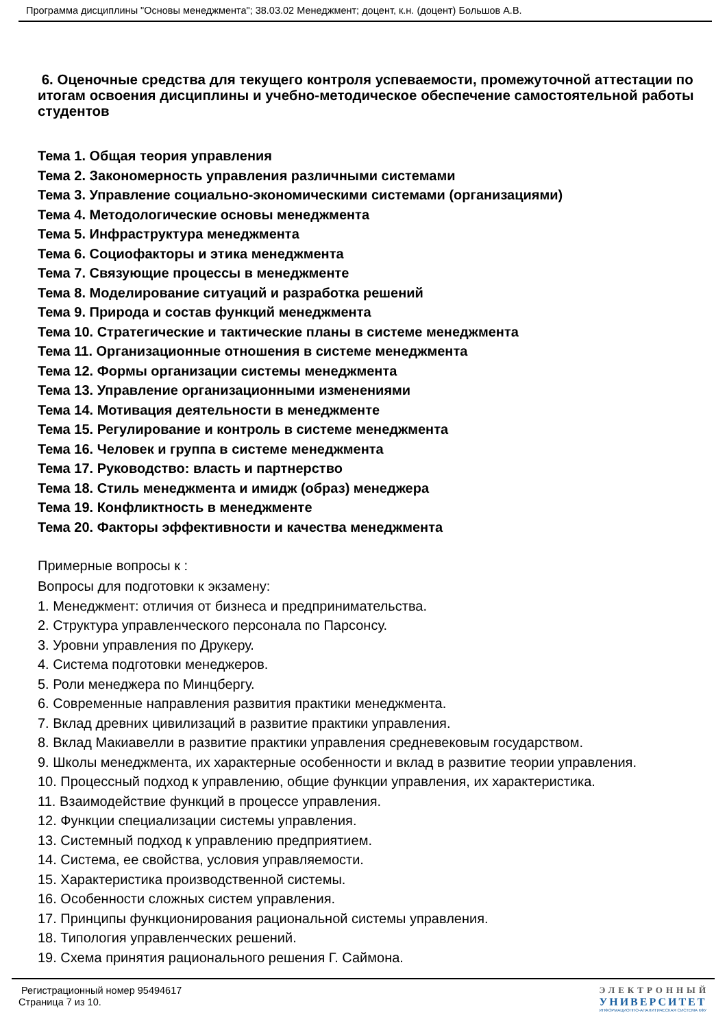Программа дисциплины "Основы менеджмента"; 38.03.02 Менеджмент; доцент, к.н. (доцент) Большов А.В.
6. Оценочные средства для текущего контроля успеваемости, промежуточной аттестации по итогам освоения дисциплины и учебно-методическое обеспечение самостоятельной работы студентов
Тема 1. Общая теория управления
Тема 2. Закономерность управления различными системами
Тема 3. Управление социально-экономическими системами (организациями)
Тема 4. Методологические основы менеджмента
Тема 5. Инфраструктура менеджмента
Тема 6. Социофакторы и этика менеджмента
Тема 7. Связующие процессы в менеджменте
Тема 8. Моделирование ситуаций и разработка решений
Тема 9. Природа и состав функций менеджмента
Тема 10. Стратегические и тактические планы в системе менеджмента
Тема 11. Организационные отношения в системе менеджмента
Тема 12. Формы организации системы менеджмента
Тема 13. Управление организационными изменениями
Тема 14. Мотивация деятельности в менеджменте
Тема 15. Регулирование и контроль в системе менеджмента
Тема 16. Человек и группа в системе менеджмента
Тема 17. Руководство: власть и партнерство
Тема 18. Стиль менеджмента и имидж (образ) менеджера
Тема 19. Конфликтность в менеджменте
Тема 20. Факторы эффективности и качества менеджмента
Примерные вопросы к :
Вопросы для подготовки к экзамену:
1. Менеджмент: отличия от бизнеса и предпринимательства.
2. Структура управленческого персонала по Парсонсу.
3. Уровни управления по Друкеру.
4. Система подготовки менеджеров.
5. Роли менеджера по Минцбергу.
6. Современные направления развития практики менеджмента.
7. Вклад древних цивилизаций в развитие практики управления.
8. Вклад Макиавелли в развитие практики управления средневековым государством.
9. Школы менеджмента, их характерные особенности и вклад в развитие теории управления.
10. Процессный подход к управлению, общие функции управления, их характеристика.
11. Взаимодействие функций в процессе управления.
12. Функции специализации системы управления.
13. Системный подход к управлению предприятием.
14. Система, ее свойства, условия управляемости.
15. Характеристика производственной системы.
16. Особенности сложных систем управления.
17. Принципы функционирования рациональной системы управления.
18. Типология управленческих решений.
19. Схема принятия рационального решения Г. Саймона.
Регистрационный номер 95494617
Страница 7 из 10.
ЭЛЕКТРОННЫЙ
УНИВЕРСИТЕТ
ИНФОРМАЦИОННО-АНАЛИТИЧЕСКАЯ СИСТЕМА КФУ